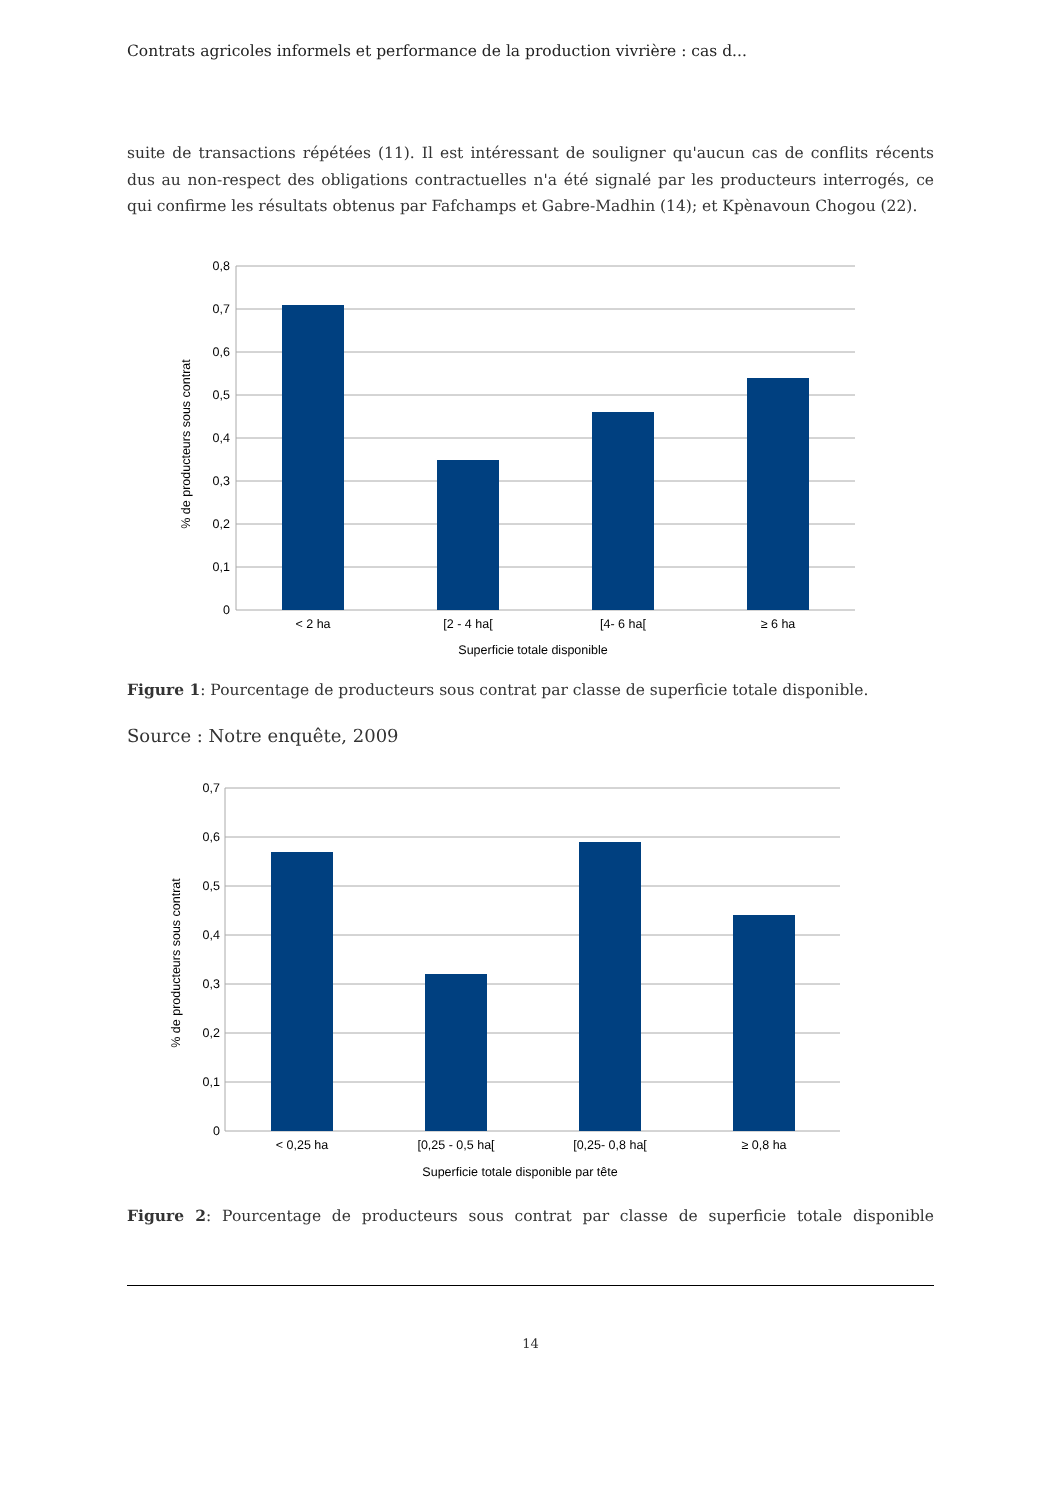Contrats agricoles informels et performance de la production vivrière : cas d...
suite de transactions répétées (11). Il est intéressant de souligner qu'aucun cas de conflits récents dus au non-respect des obligations contractuelles n'a été signalé par les producteurs interrogés, ce qui confirme les résultats obtenus par Fafchamps et Gabre-Madhin (14); et Kpènavoun Chogou (22).
0,8
0,7
0,6
0,5
0,4
0,3
0,2
0,1
0
< 2 ha
[2 - 4 ha[
[4- 6 ha[
≥ 6 ha
Superficie totale disponible
% de producteurs sous contrat
Figure 1: Pourcentage de producteurs sous contrat par classe de superficie totale disponible.
Source : Notre enquête, 2009
0,7
0,6
0,5
0,4
0,3
0,2
0,1
0
< 0,25 ha
[0,25 - 0,5 ha[
[0,25- 0,8 ha[
≥ 0,8 ha
Superficie totale disponible par tête
% de producteurs sous contrat
Figure 2: Pourcentage de producteurs sous contrat par classe de superficie totale disponible
14